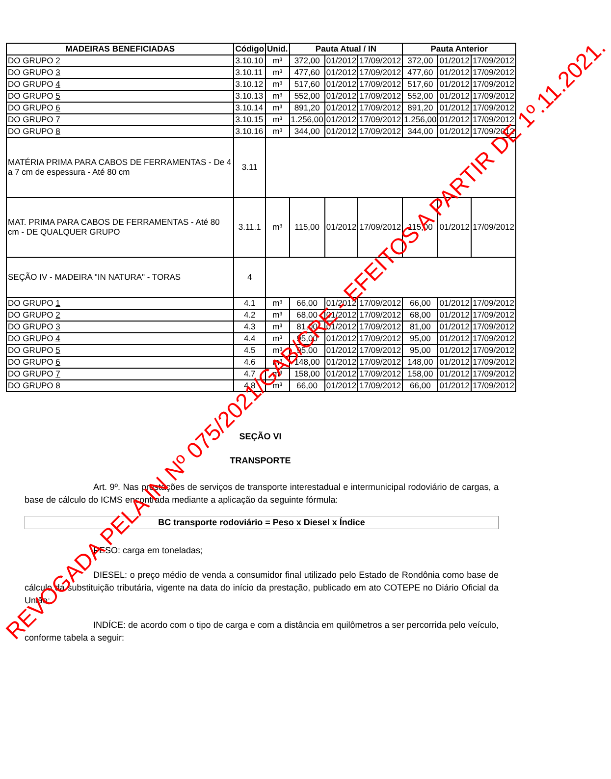| MADEIRAS BENEFICIADAS | Código | Unid. | Pauta Atual / IN | | | Pauta Anterior | | |
| --- | --- | --- | --- | --- | --- | --- | --- | --- |
| DO GRUPO 2 | 3.10.10 | m³ | 372,00 | 01/2012 | 17/09/2012 | 372,00 | 01/2012 | 17/09/2012 |
| DO GRUPO 3 | 3.10.11 | m³ | 477,60 | 01/2012 | 17/09/2012 | 477,60 | 01/2012 | 17/09/2012 |
| DO GRUPO 4 | 3.10.12 | m³ | 517,60 | 01/2012 | 17/09/2012 | 517,60 | 01/2012 | 17/09/2012 |
| DO GRUPO 5 | 3.10.13 | m³ | 552,00 | 01/2012 | 17/09/2012 | 552,00 | 01/2012 | 17/09/2012 |
| DO GRUPO 6 | 3.10.14 | m³ | 891,20 | 01/2012 | 17/09/2012 | 891,20 | 01/2012 | 17/09/2012 |
| DO GRUPO 7 | 3.10.15 | m³ | 1.256,00 | 01/2012 | 17/09/2012 | 1.256,00 | 01/2012 | 17/09/2012 |
| DO GRUPO 8 | 3.10.16 | m³ | 344,00 | 01/2012 | 17/09/2012 | 344,00 | 01/2012 | 17/09/2012 |
| MATÉRIA PRIMA PARA CABOS DE FERRAMENTAS - De 4 a 7 cm de espessura - Até 80 cm | 3.11 | | | | | | | |
| MAT. PRIMA PARA CABOS DE FERRAMENTAS - Até 80 cm - DE QUALQUER GRUPO | 3.11.1 | m³ | 115,00 | 01/2012 | 17/09/2012 | 115,00 | 01/2012 | 17/09/2012 |
| SEÇÃO IV - MADEIRA "IN NATURA" - TORAS | 4 | | | | | | | |
| DO GRUPO 1 | 4.1 | m³ | 66,00 | 01/2012 | 17/09/2012 | 66,00 | 01/2012 | 17/09/2012 |
| DO GRUPO 2 | 4.2 | m³ | 68,00 | 01/2012 | 17/09/2012 | 68,00 | 01/2012 | 17/09/2012 |
| DO GRUPO 3 | 4.3 | m³ | 81,00 | 01/2012 | 17/09/2012 | 81,00 | 01/2012 | 17/09/2012 |
| DO GRUPO 4 | 4.4 | m³ | 95,00 | 01/2012 | 17/09/2012 | 95,00 | 01/2012 | 17/09/2012 |
| DO GRUPO 5 | 4.5 | m³ | 95,00 | 01/2012 | 17/09/2012 | 95,00 | 01/2012 | 17/09/2012 |
| DO GRUPO 6 | 4.6 | m³ | 148,00 | 01/2012 | 17/09/2012 | 148,00 | 01/2012 | 17/09/2012 |
| DO GRUPO 7 | 4.7 | m³ | 158,00 | 01/2012 | 17/09/2012 | 158,00 | 01/2012 | 17/09/2012 |
| DO GRUPO 8 | 4.8 | m³ | 66,00 | 01/2012 | 17/09/2012 | 66,00 | 01/2012 | 17/09/2012 |
SEÇÃO VI
TRANSPORTE
Art. 9º. Nas prestações de serviços de transporte interestadual e intermunicipal rodoviário de cargas, a base de cálculo do ICMS encontrada mediante a aplicação da seguinte fórmula:
BC transporte rodoviário = Peso x Diesel x Índice
PESO: carga em toneladas;
DIESEL: o preço médio de venda a consumidor final utilizado pelo Estado de Rondônia como base de cálculo da substituição tributária, vigente na data do início da prestação, publicado em ato COTEPE no Diário Oficial da União;
INDÍCE: de acordo com o tipo de carga e com a distância em quilômetros a ser percorrida pelo veículo, conforme tabela a seguir:
REVOGADA PELA IN Nº 075/2021/GAB/CRE - EFEITOS A PARTIR DE 1º.11.2021.